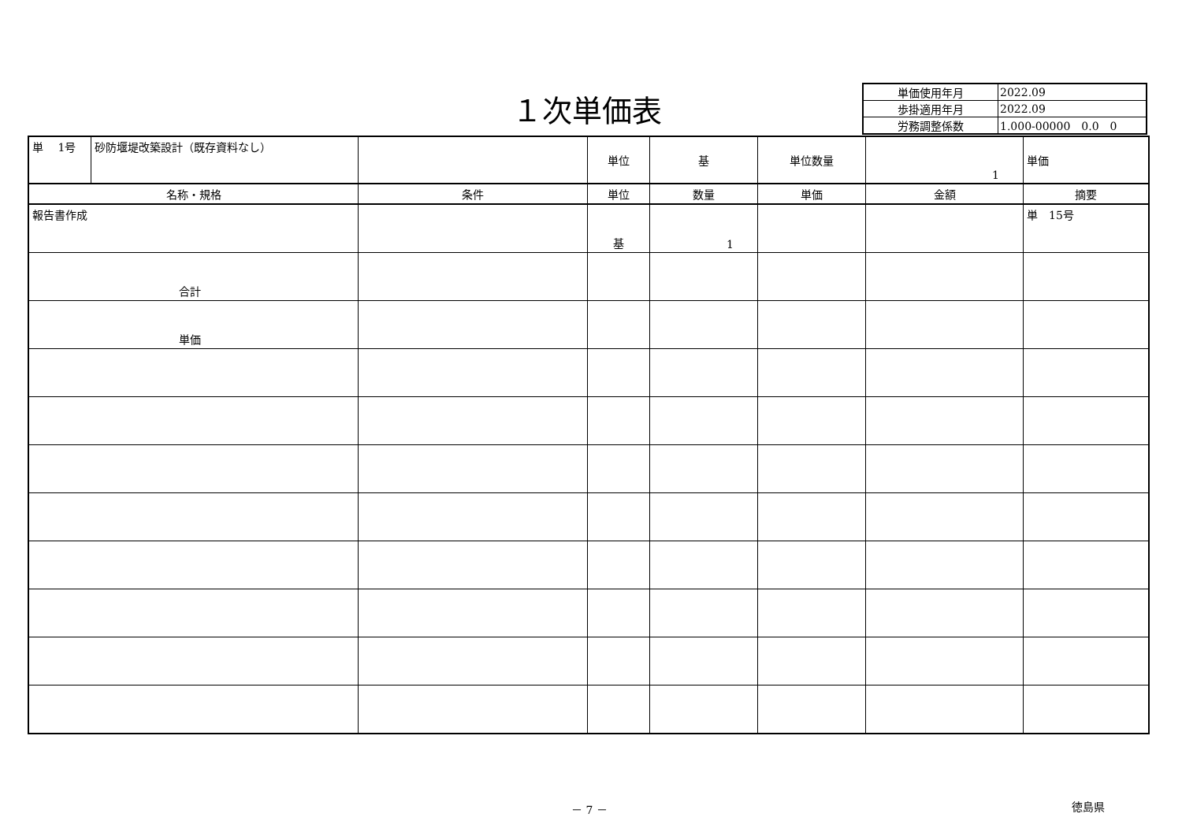１次単価表
| 単価使用年月 | 2022.09 |
| 歩掛適用年月 | 2022.09 |
| 労務調整係数 | 1.000-00000 0.0 0 |
| 単 1号 | 砂防堰堤改築設計（既存資料なし） | | 単位 | 基 | 単位数量 | 1 | 単価 |
| 名称・規格 | | 条件 | 単位 | 数量 | 単価 | 金額 | 摘要 |
| 報告書作成 | | | 基 | 1 | | | 単 15号 |
| 合計 | | | | | | | |
| 単価 | | | | | | | |
－ 7 － 徳島県